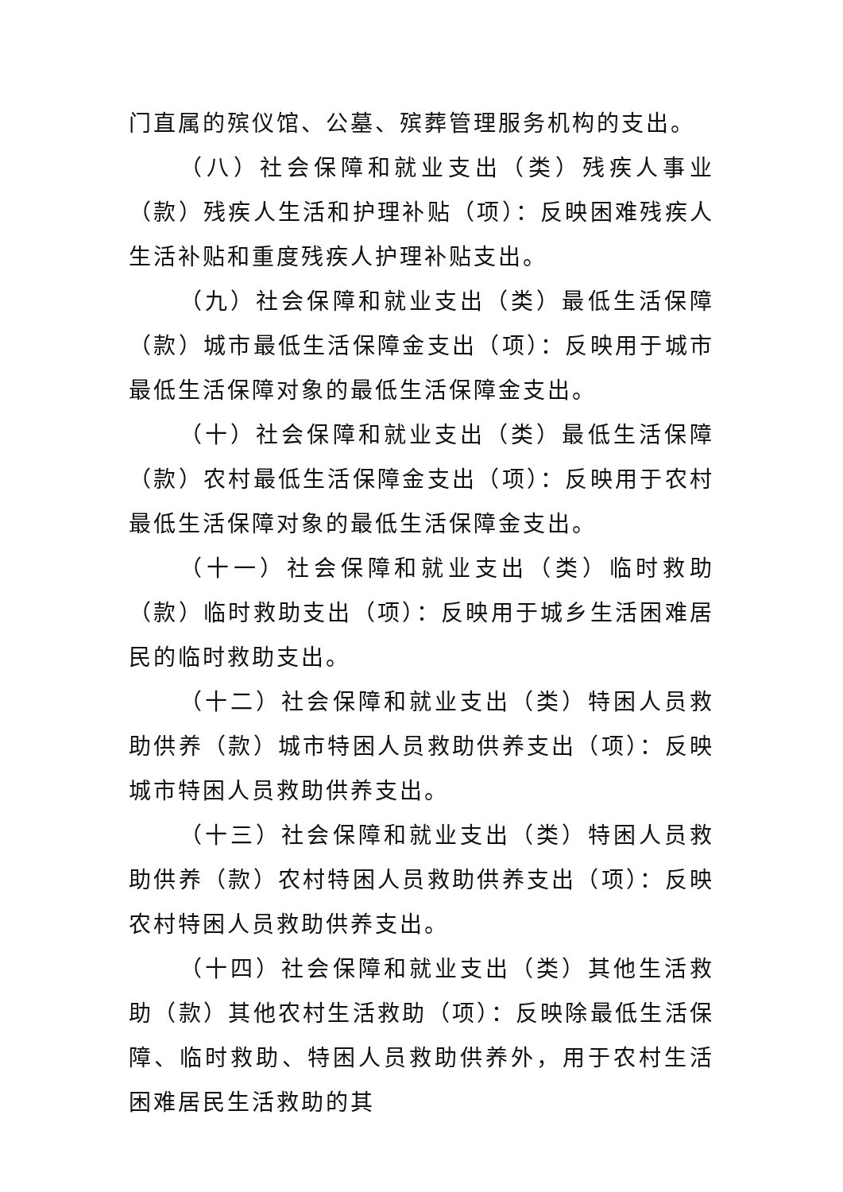门直属的殡仪馆、公墓、殡葬管理服务机构的支出。
（八）社会保障和就业支出（类）残疾人事业（款）残疾人生活和护理补贴（项）：反映困难残疾人生活补贴和重度残疾人护理补贴支出。
（九）社会保障和就业支出（类）最低生活保障（款）城市最低生活保障金支出（项）：反映用于城市最低生活保障对象的最低生活保障金支出。
（十）社会保障和就业支出（类）最低生活保障（款）农村最低生活保障金支出（项）：反映用于农村最低生活保障对象的最低生活保障金支出。
（十一）社会保障和就业支出（类）临时救助（款）临时救助支出（项）：反映用于城乡生活困难居民的临时救助支出。
（十二）社会保障和就业支出（类）特困人员救助供养（款）城市特困人员救助供养支出（项）：反映城市特困人员救助供养支出。
（十三）社会保障和就业支出（类）特困人员救助供养（款）农村特困人员救助供养支出（项）：反映农村特困人员救助供养支出。
（十四）社会保障和就业支出（类）其他生活救助（款）其他农村生活救助（项）：反映除最低生活保障、临时救助、特困人员救助供养外，用于农村生活困难居民生活救助的其